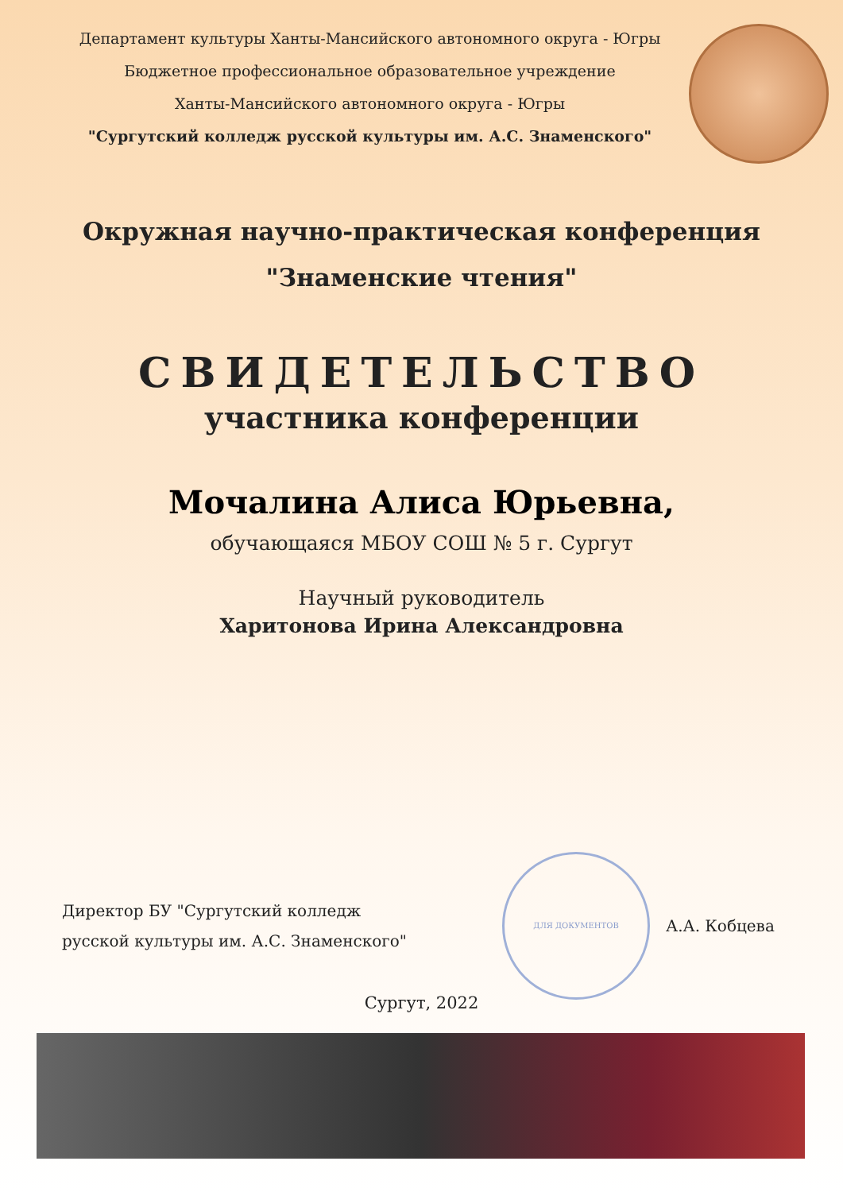Департамент культуры Ханты-Мансийского автономного округа - Югры
Бюджетное профессиональное образовательное учреждение
Ханты-Мансийского автономного округа - Югры
"Сургутский колледж русской культуры им. А.С. Знаменского"
Окружная научно-практическая конференция
"Знаменские чтения"
СВИДЕТЕЛЬСТВО
участника конференции
Мочалина Алиса Юрьевна,
обучающаяся МБОУ СОШ № 5 г. Сургут
Научный руководитель
Харитонова Ирина Александровна
Директор БУ "Сургутский колледж
русской культуры им. А.С. Знаменского"
ДЛЯ ДОКУМЕНТОВ
А.А. Кобцева
Сургут, 2022